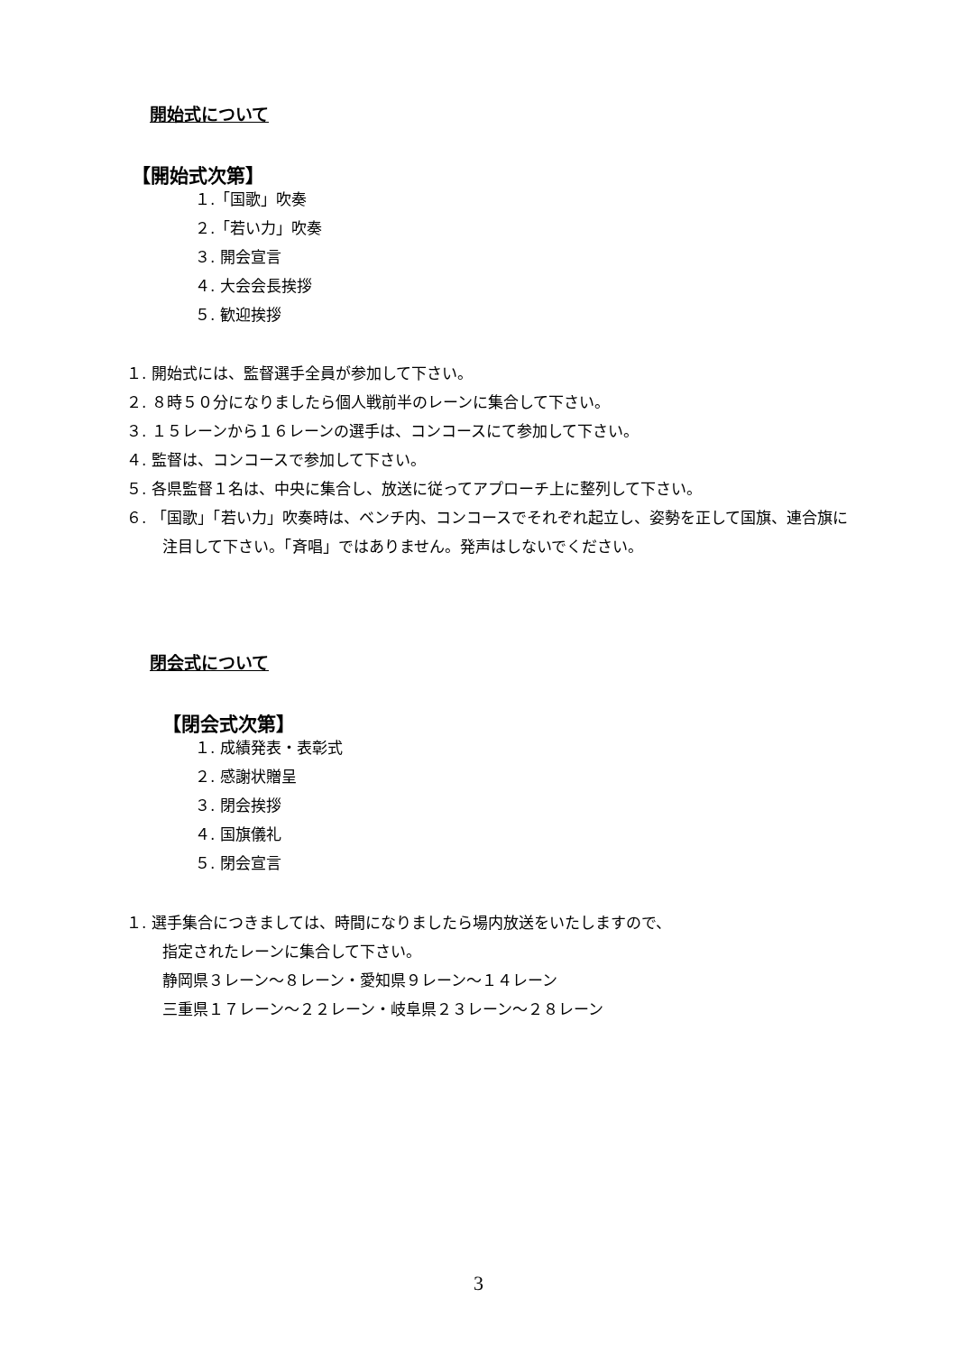開始式について
【開始式次第】
１.「国歌」吹奏
２.「若い力」吹奏
３. 開会宣言
４. 大会会長挨拶
５. 歓迎挨拶
１. 開始式には、監督選手全員が参加して下さい。
２. ８時５０分になりましたら個人戦前半のレーンに集合して下さい。
３. １５レーンから１６レーンの選手は、コンコースにて参加して下さい。
４. 監督は、コンコースで参加して下さい。
５. 各県監督１名は、中央に集合し、放送に従ってアプローチ上に整列して下さい。
６. 「国歌」「若い力」吹奏時は、ベンチ内、コンコースでそれぞれ起立し、姿勢を正して国旗、連合旗に注目して下さい。「斉唱」ではありません。発声はしないでください。
閉会式について
【閉会式次第】
１. 成績発表・表彰式
２. 感謝状贈呈
３. 閉会挨拶
４. 国旗儀礼
５. 閉会宣言
１. 選手集合につきましては、時間になりましたら場内放送をいたしますので、
指定されたレーンに集合して下さい。
静岡県３レーン～８レーン・愛知県９レーン～１４レーン
三重県１７レーン～２２レーン・岐阜県２３レーン～２８レーン
3